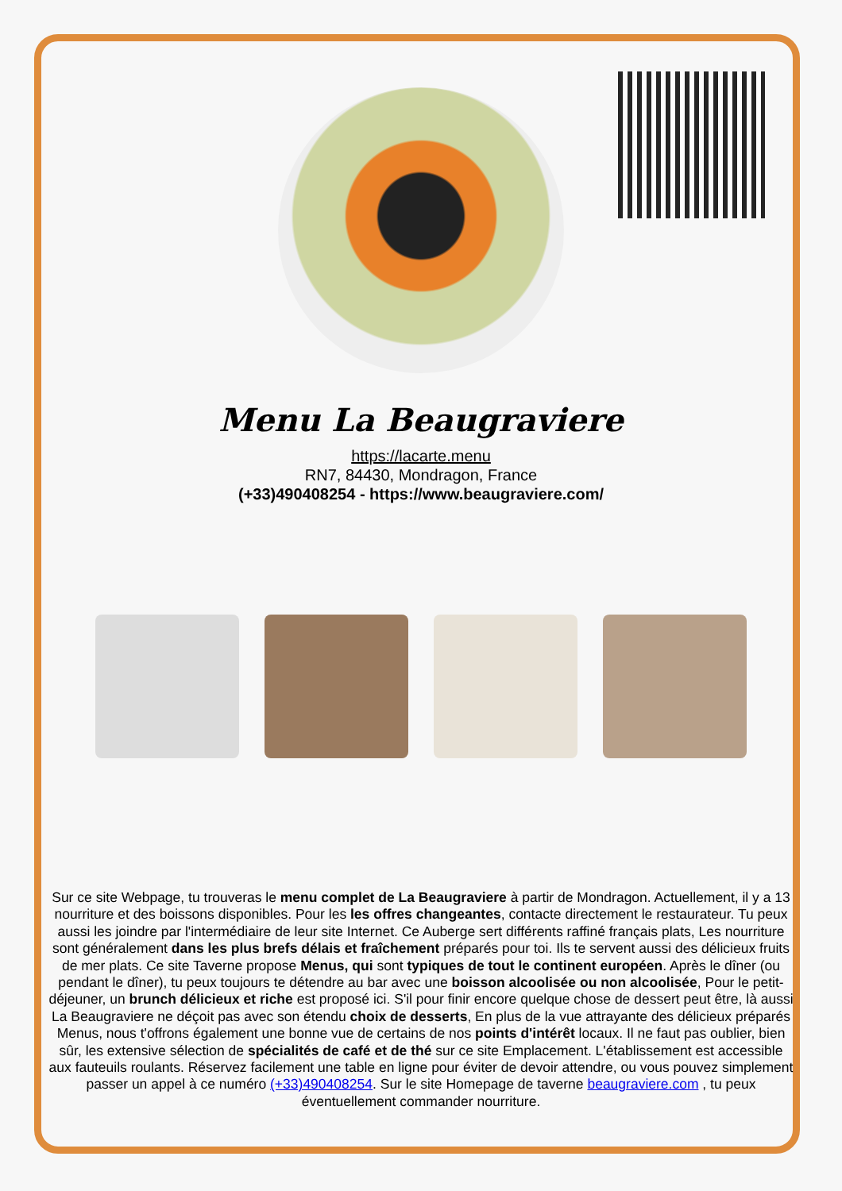Menu La Beaugraviere
https://lacarte.menu
RN7, 84430, Mondragon, France
(+33)490408254 - https://www.beaugraviere.com/
Sur ce site Webpage, tu trouveras le menu complet de La Beaugraviere à partir de Mondragon. Actuellement, il y a 13 nourriture et des boissons disponibles. Pour les les offres changeantes, contacte directement le restaurateur. Tu peux aussi les joindre par l'intermédiaire de leur site Internet. Ce Auberge sert différents raffiné français plats, Les nourriture sont généralement dans les plus brefs délais et fraîchement préparés pour toi. Ils te servent aussi des délicieux fruits de mer plats. Ce site Taverne propose Menus, qui sont typiques de tout le continent européen. Après le dîner (ou pendant le dîner), tu peux toujours te détendre au bar avec une boisson alcoolisée ou non alcoolisée, Pour le petit-déjeuner, un brunch délicieux et riche est proposé ici. S'il pour finir encore quelque chose de dessert peut être, là aussi La Beaugraviere ne déçoit pas avec son étendu choix de desserts, En plus de la vue attrayante des délicieux préparés Menus, nous t'offrons également une bonne vue de certains de nos points d'intérêt locaux. Il ne faut pas oublier, bien sûr, les extensive sélection de spécialités de café et de thé sur ce site Emplacement. L'établissement est accessible aux fauteuils roulants. Réservez facilement une table en ligne pour éviter de devoir attendre, ou vous pouvez simplement passer un appel à ce numéro (+33)490408254. Sur le site Homepage de taverne beaugraviere.com , tu peux éventuellement commander nourriture.